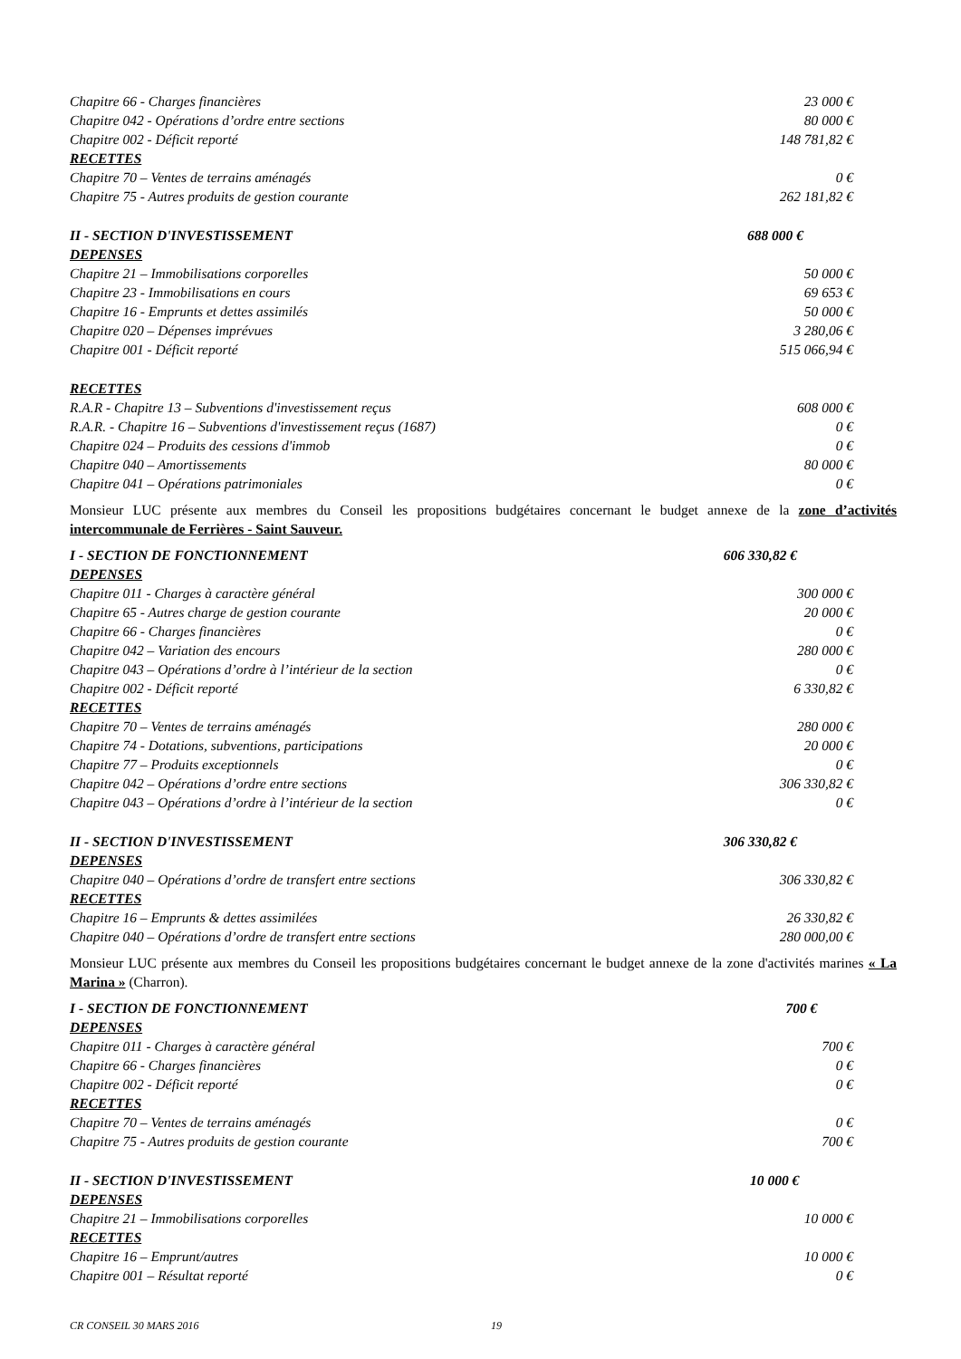| Chapitre 66 - Charges financières | 23 000 € |
| Chapitre 042 - Opérations d’ordre entre sections | 80 000 € |
| Chapitre 002 - Déficit reporté | 148 781,82 € |
| RECETTES | |
| Chapitre 70 – Ventes de terrains aménagés | 0 € |
| Chapitre 75 - Autres produits de gestion courante | 262 181,82 € |
| II - SECTION D'INVESTISSEMENT 688 000 € | |
| DEPENSES | |
| Chapitre 21 – Immobilisations corporelles | 50 000 € |
| Chapitre 23 - Immobilisations en cours | 69 653 € |
| Chapitre 16 - Emprunts et dettes assimilés | 50 000 € |
| Chapitre 020 – Dépenses imprévues | 3 280,06 € |
| Chapitre 001 - Déficit reporté | 515 066,94 € |
| RECETTES | |
| R.A.R - Chapitre 13 – Subventions d'investissement reçus | 608 000 € |
| R.A.R. - Chapitre 16 – Subventions d'investissement reçus (1687) | 0 € |
| Chapitre 024 – Produits des cessions d'immob | 0 € |
| Chapitre 040 – Amortissements | 80 000 € |
| Chapitre 041 – Opérations patrimoniales | 0 € |
Monsieur LUC présente aux membres du Conseil les propositions budgétaires concernant le budget annexe de la zone d’activités intercommunale de Ferrières - Saint Sauveur.
| I - SECTION DE FONCTIONNEMENT 606 330,82 € | |
| DEPENSES | |
| Chapitre 011 - Charges à caractère général | 300 000 € |
| Chapitre 65 - Autres charge de gestion courante | 20 000 € |
| Chapitre 66 - Charges financières | 0 € |
| Chapitre 042 – Variation des encours | 280 000 € |
| Chapitre 043 – Opérations d’ordre à l’intérieur de la section | 0 € |
| Chapitre 002 - Déficit reporté | 6 330,82 € |
| RECETTES | |
| Chapitre 70 – Ventes de terrains aménagés | 280 000 € |
| Chapitre 74 - Dotations, subventions, participations | 20 000 € |
| Chapitre 77 – Produits exceptionnels | 0 € |
| Chapitre 042 – Opérations d’ordre entre sections | 306 330,82 € |
| Chapitre 043 – Opérations d’ordre à l’intérieur de la section | 0 € |
| II - SECTION D'INVESTISSEMENT 306 330,82 € | |
| DEPENSES | |
| Chapitre 040 – Opérations d’ordre de transfert entre sections | 306 330,82 € |
| RECETTES | |
| Chapitre 16 – Emprunts & dettes assimilées | 26 330,82 € |
| Chapitre 040 – Opérations d’ordre de transfert entre sections | 280 000,00 € |
Monsieur LUC présente aux membres du Conseil les propositions budgétaires concernant le budget annexe de la zone d'activités marines « La Marina » (Charron).
| I - SECTION DE FONCTIONNEMENT 700 € | |
| DEPENSES | |
| Chapitre 011 - Charges à caractère général | 700 € |
| Chapitre 66 - Charges financières | 0 € |
| Chapitre 002 - Déficit reporté | 0 € |
| RECETTES | |
| Chapitre 70 – Ventes de terrains aménagés | 0 € |
| Chapitre 75 - Autres produits de gestion courante | 700 € |
| II - SECTION D'INVESTISSEMENT 10 000 € | |
| DEPENSES | |
| Chapitre 21 – Immobilisations corporelles | 10 000 € |
| RECETTES | |
| Chapitre 16 – Emprunt/autres | 10 000 € |
| Chapitre 001 – Résultat reporté | 0 € |
CR CONSEIL 30 MARS 2016 19